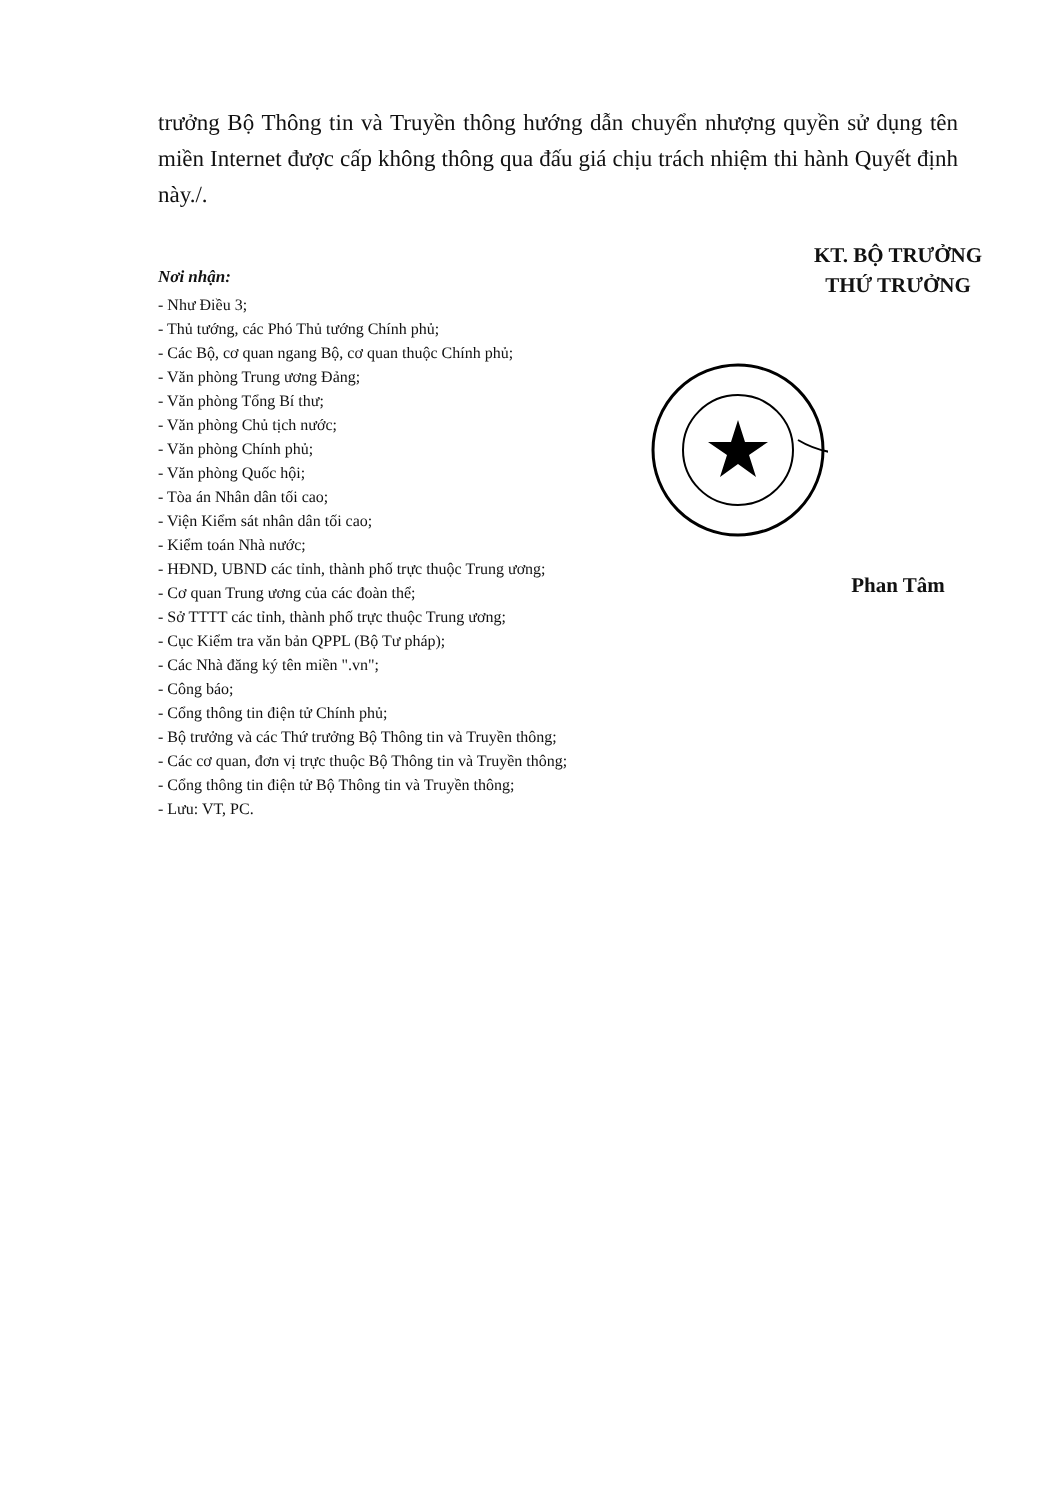trưởng Bộ Thông tin và Truyền thông hướng dẫn chuyển nhượng quyền sử dụng tên miền Internet được cấp không thông qua đấu giá chịu trách nhiệm thi hành Quyết định này./.
Nơi nhận:
- Như Điều 3;
- Thủ tướng, các Phó Thủ tướng Chính phủ;
- Các Bộ, cơ quan ngang Bộ, cơ quan thuộc Chính phủ;
- Văn phòng Trung ương Đảng;
- Văn phòng Tổng Bí thư;
- Văn phòng Chủ tịch nước;
- Văn phòng Chính phủ;
- Văn phòng Quốc hội;
- Tòa án Nhân dân tối cao;
- Viện Kiểm sát nhân dân tối cao;
- Kiểm toán Nhà nước;
- HĐND, UBND các tỉnh, thành phố trực thuộc Trung ương;
- Cơ quan Trung ương của các đoàn thể;
- Sở TTTT các tỉnh, thành phố trực thuộc Trung ương;
- Cục Kiểm tra văn bản QPPL (Bộ Tư pháp);
- Các Nhà đăng ký tên miền ".vn";
- Công báo;
- Cổng thông tin điện tử Chính phủ;
- Bộ trưởng và các Thứ trưởng Bộ Thông tin và Truyền thông;
- Các cơ quan, đơn vị trực thuộc Bộ Thông tin và Truyền thông;
- Cổng thông tin điện tử Bộ Thông tin và Truyền thông;
- Lưu: VT, PC.
KT. BỘ TRƯỞNG
THỨ TRƯỞNG Phan Tâm